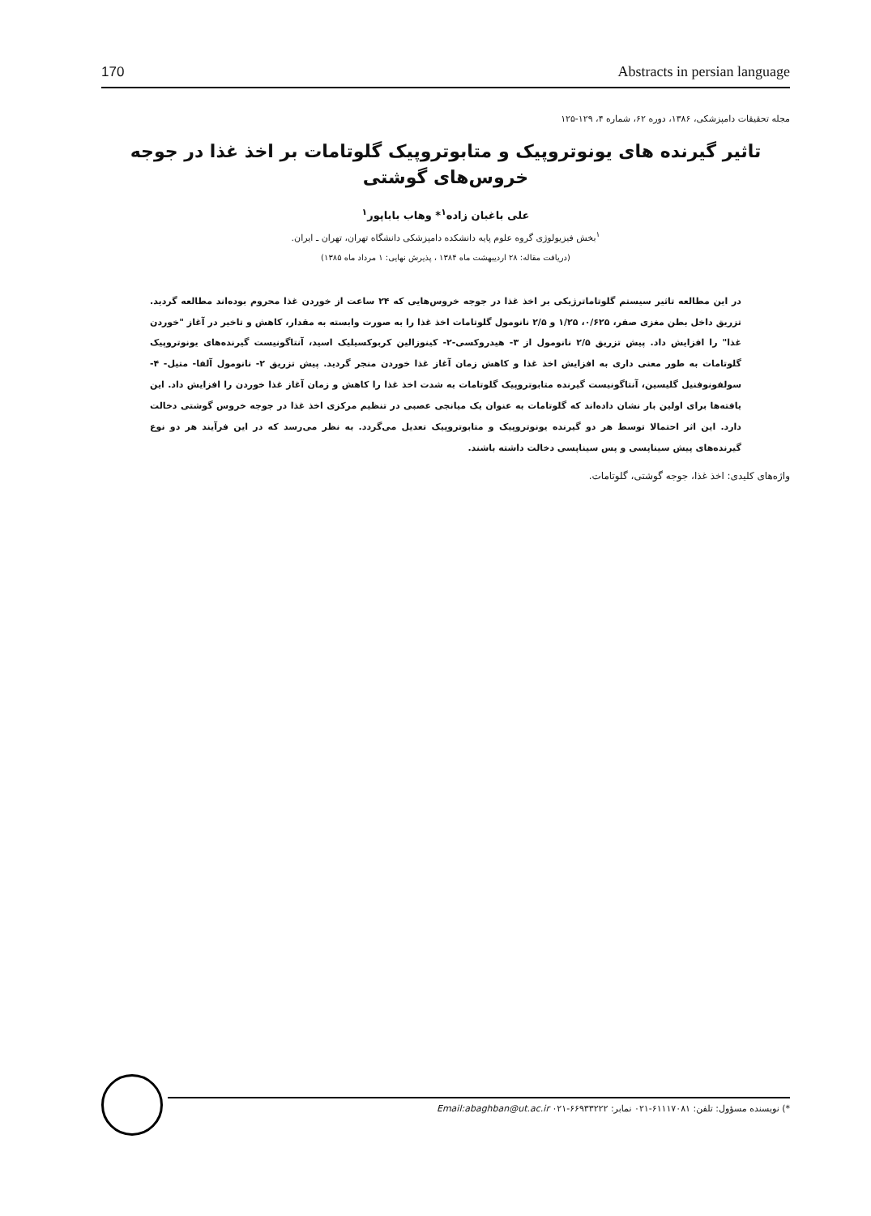170 Abstracts in persian language
مجله تحقیقات دامپزشکی، ۱۳۸۶، دوره ۶۲، شماره ۴، ۱۲۹-۱۲۵
تاثیر گیرنده های یونوتروپیک و متابوتروپیک گلوتامات بر اخذ غذا در جوجه خروس‌های گوشتی
علی باغبان زاده<sup>۱</sup>* وهاب باباپور<sup>۱</sup>
<sup>۱</sup> بخش فیزیولوژی گروه علوم پایه دانشکده دامپزشکی دانشگاه تهران، تهران ـ ایران.
(دریافت مقاله: ۲۸ اردیبهشت ماه ۱۳۸۴ ، پذیرش نهایی: ۱ مرداد ماه ۱۳۸۵)
در این مطالعه تاثیر سیستم گلوتاماترژیکی بر اخذ غذا در جوجه خروس‌هایی که ۲۴ ساعت از خوردن غذا محروم بوده‌اند مطالعه گردید. تزریق داخل بطن مغزی صفر، ۰/۶۲۵، ۱/۲۵ و ۲/۵ نانومول گلوتامات اخذ غذا را به صورت وابسته به مقدار، کاهش و تاخیر در آغاز "خوردن غذا" را افزایش داد. پیش تزریق ۲/۵ نانومول از ۳- هیدروکسی-۲- کینوزالین کربوکسیلیک اسید، آنتاگونیست گیرنده‌های یونوتروپیک گلوتامات به طور معنی داری به افزایش اخذ غذا و کاهش زمان آغاز غذا خوردن منجر گردید. پیش تزریق ۲- نانومول آلفا- متیل- ۴- سولفونوفنیل گلیسین، آنتاگونیست گیرنده متابوتروپیک گلوتامات به شدت اخذ غذا را کاهش و زمان آغاز غذا خوردن را افزایش داد. این یافته‌ها برای اولین بار نشان داده‌اند که گلوتامات به عنوان یک میانجی عصبی در تنظیم مرکزی اخذ غذا در جوجه خروس گوشتی دخالت دارد. این اثر احتمالا توسط هر دو گیرنده یونوتروپیک و متابوتروپیک تعدیل می‌گردد. به نظر می‌رسد که در این فرآیند هر دو نوع گیرنده‌های پیش سیناپسی و پس سیناپسی دخالت داشته باشند.
واژه‌های کلیدی: اخذ غذا، جوجه گوشتی، گلوتامات.
*) نویسنده مسؤول: تلفن: ۶۱۱۱۷۰۸۱-۰۲۱ نمابر: ۶۶۹۳۳۲۲۲-۰۲۱ Email:abaghban@ut.ac.ir